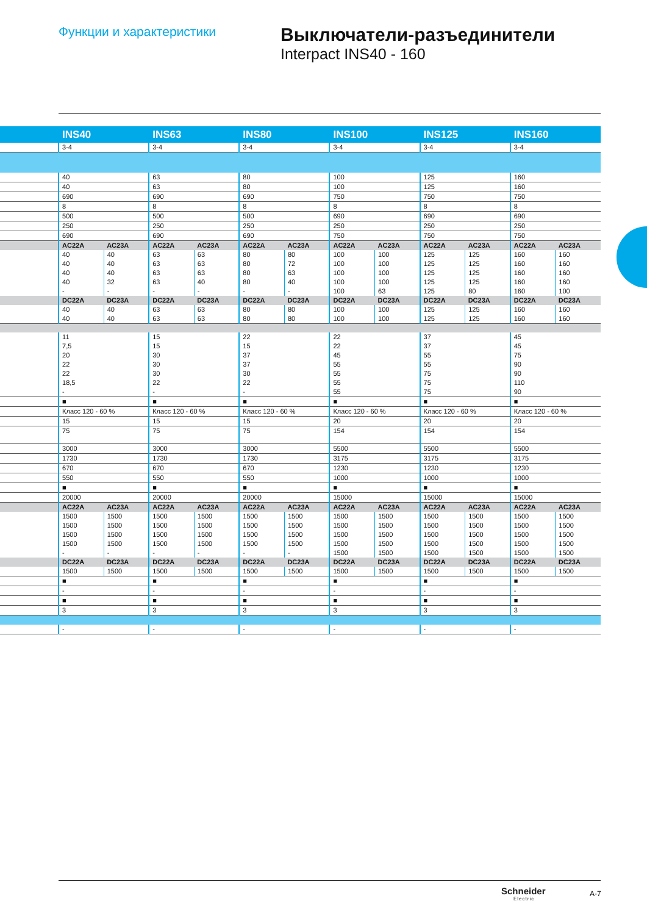Функции и характеристики
Выключатели-разъединители
Interpact INS40 - 160
| | INS40 | | INS63 | | INS80 | | INS100 | | INS125 | | INS160 | |
| | 3-4 | | 3-4 | | 3-4 | | 3-4 | | 3-4 | | 3-4 | |
| | 40 | | 63 | | 80 | | 100 | | 125 | | 160 | |
| | 40 | | 63 | | 80 | | 100 | | 125 | | 160 | |
| | 690 | | 690 | | 690 | | 750 | | 750 | | 750 | |
| | 8 | | 8 | | 8 | | 8 | | 8 | | 8 | |
| | 500 | | 500 | | 500 | | 690 | | 690 | | 690 | |
| | 250 | | 250 | | 250 | | 250 | | 250 | | 250 | |
| | 690 | | 690 | | 690 | | 750 | | 750 | | 750 | |
| | AC22A | AC23A | AC22A | AC23A | AC22A | AC23A | AC22A | AC23A | AC22A | AC23A | AC22A | AC23A |
| | 40 | 40 | 63 | 63 | 80 | 80 | 100 | 100 | 125 | 125 | 160 | 160 |
| | 40 | 40 | 63 | 63 | 80 | 72 | 100 | 100 | 125 | 125 | 160 | 160 |
| | 40 | 40 | 63 | 63 | 80 | 63 | 100 | 100 | 125 | 125 | 160 | 160 |
| | 40 | 32 | 63 | 40 | 80 | 40 | 100 | 100 | 125 | 125 | 160 | 160 |
| | - | - | - | - | - | - | 100 | 63 | 125 | 80 | 160 | 100 |
| | DC22A | DC23A | DC22A | DC23A | DC22A | DC23A | DC22A | DC23A | DC22A | DC23A | DC22A | DC23A |
| | 40 | 40 | 63 | 63 | 80 | 80 | 100 | 100 | 125 | 125 | 160 | 160 |
| | 40 | 40 | 63 | 63 | 80 | 80 | 100 | 100 | 125 | 125 | 160 | 160 |
| | 11 | | 15 | | 22 | | 22 | | 37 | | 45 | |
| | 7,5 | | 15 | | 15 | | 22 | | 37 | | 45 | |
| | 20 | | 30 | | 37 | | 45 | | 55 | | 75 | |
| | 22 | | 30 | | 37 | | 55 | | 55 | | 90 | |
| | 22 | | 30 | | 30 | | 55 | | 75 | | 90 | |
| | 18,5 | | 22 | | 22 | | 55 | | 75 | | 110 | |
| | - | | - | | - | | 55 | | 75 | | 90 | |
| | ■ | | ■ | | ■ | | ■ | | ■ | | ■ | |
| | Класс 120 - 60 % | | Класс 120 - 60 % | | Класс 120 - 60 % | | Класс 120 - 60 % | | Класс 120 - 60 % | | Класс 120 - 60 % | |
| | 15 | | 15 | | 15 | | 20 | | 20 | | 20 | |
| | 75 | | 75 | | 75 | | 154 | | 154 | | 154 | |
| | 3000 | | 3000 | | 3000 | | 5500 | | 5500 | | 5500 | |
| | 1730 | | 1730 | | 1730 | | 3175 | | 3175 | | 3175 | |
| | 670 | | 670 | | 670 | | 1230 | | 1230 | | 1230 | |
| | 550 | | 550 | | 550 | | 1000 | | 1000 | | 1000 | |
| | ■ | | ■ | | ■ | | ■ | | ■ | | ■ | |
| | 20000 | | 20000 | | 20000 | | 15000 | | 15000 | | 15000 | |
| | AC22A | AC23A | AC22A | AC23A | AC22A | AC23A | AC22A | AC23A | AC22A | AC23A | AC22A | AC23A |
| | 1500 | 1500 | 1500 | 1500 | 1500 | 1500 | 1500 | 1500 | 1500 | 1500 | 1500 | 1500 |
| | 1500 | 1500 | 1500 | 1500 | 1500 | 1500 | 1500 | 1500 | 1500 | 1500 | 1500 | 1500 |
| | 1500 | 1500 | 1500 | 1500 | 1500 | 1500 | 1500 | 1500 | 1500 | 1500 | 1500 | 1500 |
| | 1500 | 1500 | 1500 | 1500 | 1500 | 1500 | 1500 | 1500 | 1500 | 1500 | 1500 | 1500 |
| | - | - | - | - | - | - | 1500 | 1500 | 1500 | 1500 | 1500 | 1500 |
| | DC22A | DC23A | DC22A | DC23A | DC22A | DC23A | DC22A | DC23A | DC22A | DC23A | DC22A | DC23A |
| | 1500 | 1500 | 1500 | 1500 | 1500 | 1500 | 1500 | 1500 | 1500 | 1500 | 1500 | 1500 |
| | ■ | | ■ | | ■ | | ■ | | ■ | | ■ | |
| | - | | - | | - | | - | | - | | - | |
| | ■ | | ■ | | ■ | | ■ | | ■ | | ■ | |
| | 3 | | 3 | | 3 | | 3 | | 3 | | 3 | |
| | - | | - | | - | | - | | - | | - | |
Schneider
Electric
A-7